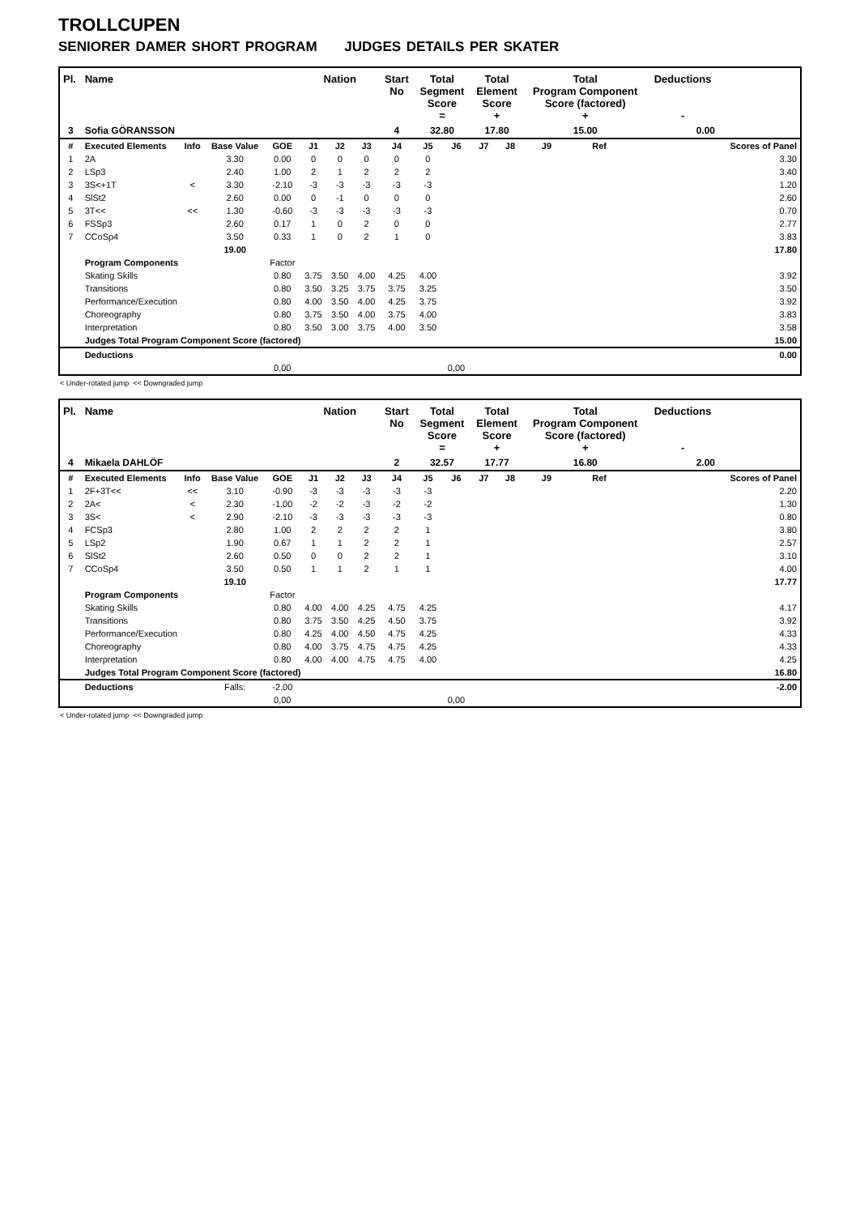TROLLCUPEN
SENIORER DAMER SHORT PROGRAM JUDGES DETAILS PER SKATER
| Pl. | Name | | | | Nation | | | Start No | Total Segment Score = | | Total Element Score + | | Total Program Component Score (factored) + | | | Deductions - | |
| --- | --- | --- | --- | --- | --- | --- | --- | --- | --- | --- | --- | --- | --- | --- | --- | --- | --- |
| 3 | Sofia GÖRANSSON | | | | | | | 4 | 32.80 | | 17.80 | | 15.00 | | | 0.00 | |
| # | Executed Elements | Info | Base Value | GOE | J1 | J2 | J3 | J4 | J5 | J6 | J7 | J8 | J9 | Ref | | | Scores of Panel |
| 1 | 2A | | 3.30 | 0.00 | 0 | 0 | 0 | 0 | 0 | | | | | | | | 3.30 |
| 2 | LSp3 | | 2.40 | 1.00 | 2 | 1 | 2 | 2 | 2 | | | | | | | | 3.40 |
| 3 | 3S<+1T | < | 3.30 | -2.10 | -3 | -3 | -3 | -3 | -3 | | | | | | | | 1.20 |
| 4 | SlSt2 | | 2.60 | 0.00 | 0 | -1 | 0 | 0 | 0 | | | | | | | | 2.60 |
| 5 | 3T<< | << | 1.30 | -0.60 | -3 | -3 | -3 | -3 | -3 | | | | | | | | 0.70 |
| 6 | FSSp3 | | 2.60 | 0.17 | 1 | 0 | 2 | 0 | 0 | | | | | | | | 2.77 |
| 7 | CCoSp4 | | 3.50 | 0.33 | 1 | 0 | 2 | 1 | 0 | | | | | | | | 3.83 |
| | | | 19.00 | | | | | | | | | | | | | | 17.80 |
| | Program Components | | | Factor | | | | | | | | | | | | | |
| | Skating Skills | | | 0.80 | 3.75 | 3.50 | 4.00 | 4.25 | 4.00 | | | | | | | | 3.92 |
| | Transitions | | | 0.80 | 3.50 | 3.25 | 3.75 | 3.75 | 3.25 | | | | | | | | 3.50 |
| | Performance/Execution | | | 0.80 | 4.00 | 3.50 | 4.00 | 4.25 | 3.75 | | | | | | | | 3.92 |
| | Choreography | | | 0.80 | 3.75 | 3.50 | 4.00 | 3.75 | 4.00 | | | | | | | | 3.83 |
| | Interpretation | | | 0.80 | 3.50 | 3.00 | 3.75 | 4.00 | 3.50 | | | | | | | | 3.58 |
| | Judges Total Program Component Score (factored) | | | | | | | | | | | | | | | | 15.00 |
| | Deductions | | | | | | | | | | | | | | | | 0.00 |
| | | | | 0,00 | | | | | | 0,00 | | | | | | | |
< Under-rotated jump << Downgraded jump
| Pl. | Name | | | | Nation | | | Start No | Total Segment Score = | | Total Element Score + | | Total Program Component Score (factored) + | | | Deductions - | |
| --- | --- | --- | --- | --- | --- | --- | --- | --- | --- | --- | --- | --- | --- | --- | --- | --- | --- |
| 4 | Mikaela DAHLÖF | | | | | | | 2 | 32.57 | | 17.77 | | 16.80 | | | 2.00 | |
| # | Executed Elements | Info | Base Value | GOE | J1 | J2 | J3 | J4 | J5 | J6 | J7 | J8 | J9 | Ref | | | Scores of Panel |
| 1 | 2F+3T<< | << | 3.10 | -0.90 | -3 | -3 | -3 | -3 | -3 | | | | | | | | 2.20 |
| 2 | 2A< | < | 2.30 | -1.00 | -2 | -2 | -3 | -2 | -2 | | | | | | | | 1.30 |
| 3 | 3S< | < | 2.90 | -2.10 | -3 | -3 | -3 | -3 | -3 | | | | | | | | 0.80 |
| 4 | FCSp3 | | 2.80 | 1.00 | 2 | 2 | 2 | 2 | 1 | | | | | | | | 3.80 |
| 5 | LSp2 | | 1.90 | 0.67 | 1 | 1 | 2 | 2 | 1 | | | | | | | | 2.57 |
| 6 | SlSt2 | | 2.60 | 0.50 | 0 | 0 | 2 | 2 | 1 | | | | | | | | 3.10 |
| 7 | CCoSp4 | | 3.50 | 0.50 | 1 | 1 | 2 | 1 | 1 | | | | | | | | 4.00 |
| | | | 19.10 | | | | | | | | | | | | | | 17.77 |
| | Program Components | | | Factor | | | | | | | | | | | | | |
| | Skating Skills | | | 0.80 | 4.00 | 4.00 | 4.25 | 4.75 | 4.25 | | | | | | | | 4.17 |
| | Transitions | | | 0.80 | 3.75 | 3.50 | 4.25 | 4.50 | 3.75 | | | | | | | | 3.92 |
| | Performance/Execution | | | 0.80 | 4.25 | 4.00 | 4.50 | 4.75 | 4.25 | | | | | | | | 4.33 |
| | Choreography | | | 0.80 | 4.00 | 3.75 | 4.75 | 4.75 | 4.25 | | | | | | | | 4.33 |
| | Interpretation | | | 0.80 | 4.00 | 4.00 | 4.75 | 4.75 | 4.00 | | | | | | | | 4.25 |
| | Judges Total Program Component Score (factored) | | | | | | | | | | | | | | | | 16.80 |
| | Deductions | | Falls: | -2.00 | | | | | | | | | | | | | -2.00 |
| | | | | 0,00 | | | | | | 0,00 | | | | | | | |
< Under-rotated jump << Downgraded jump